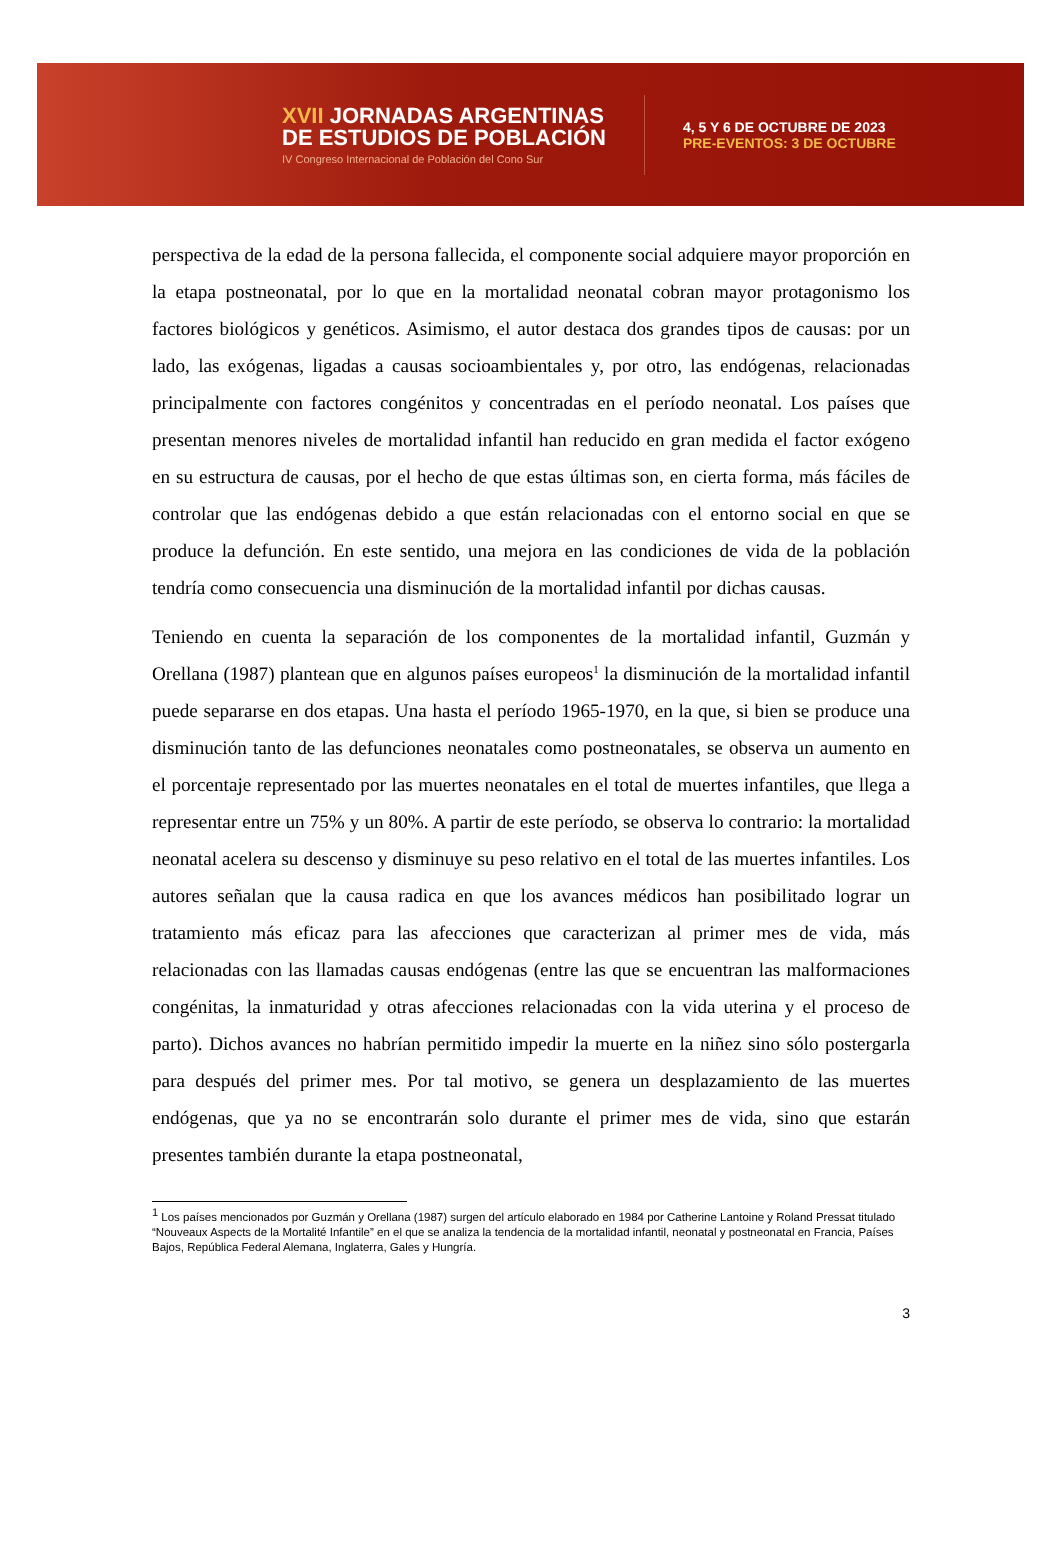XVII JORNADAS ARGENTINAS
DE ESTUDIOS DE POBLACIÓN
IV Congreso Internacional de Población del Cono Sur
4, 5 Y 6 DE OCTUBRE DE 2023
PRE-EVENTOS: 3 DE OCTUBRE
perspectiva de la edad de la persona fallecida, el componente social adquiere mayor proporción en la etapa postneonatal, por lo que en la mortalidad neonatal cobran mayor protagonismo los factores biológicos y genéticos. Asimismo, el autor destaca dos grandes tipos de causas: por un lado, las exógenas, ligadas a causas socioambientales y, por otro, las endógenas, relacionadas principalmente con factores congénitos y concentradas en el período neonatal. Los países que presentan menores niveles de mortalidad infantil han reducido en gran medida el factor exógeno en su estructura de causas, por el hecho de que estas últimas son, en cierta forma, más fáciles de controlar que las endógenas debido a que están relacionadas con el entorno social en que se produce la defunción. En este sentido, una mejora en las condiciones de vida de la población tendría como consecuencia una disminución de la mortalidad infantil por dichas causas.
Teniendo en cuenta la separación de los componentes de la mortalidad infantil, Guzmán y Orellana (1987) plantean que en algunos países europeos<sup>1</sup> la disminución de la mortalidad infantil puede separarse en dos etapas. Una hasta el período 1965-1970, en la que, si bien se produce una disminución tanto de las defunciones neonatales como postneonatales, se observa un aumento en el porcentaje representado por las muertes neonatales en el total de muertes infantiles, que llega a representar entre un 75% y un 80%. A partir de este período, se observa lo contrario: la mortalidad neonatal acelera su descenso y disminuye su peso relativo en el total de las muertes infantiles. Los autores señalan que la causa radica en que los avances médicos han posibilitado lograr un tratamiento más eficaz para las afecciones que caracterizan al primer mes de vida, más relacionadas con las llamadas causas endógenas (entre las que se encuentran las malformaciones congénitas, la inmaturidad y otras afecciones relacionadas con la vida uterina y el proceso de parto). Dichos avances no habrían permitido impedir la muerte en la niñez sino sólo postergarla para después del primer mes. Por tal motivo, se genera un desplazamiento de las muertes endógenas, que ya no se encontrarán solo durante el primer mes de vida, sino que estarán presentes también durante la etapa postneonatal,
<sup>1</sup> Los países mencionados por Guzmán y Orellana (1987) surgen del artículo elaborado en 1984 por Catherine Lantoine y Roland Pressat titulado “Nouveaux Aspects de la Mortalité Infantile” en el que se analiza la tendencia de la mortalidad infantil, neonatal y postneonatal en Francia, Países Bajos, República Federal Alemana, Inglaterra, Gales y Hungría.
3